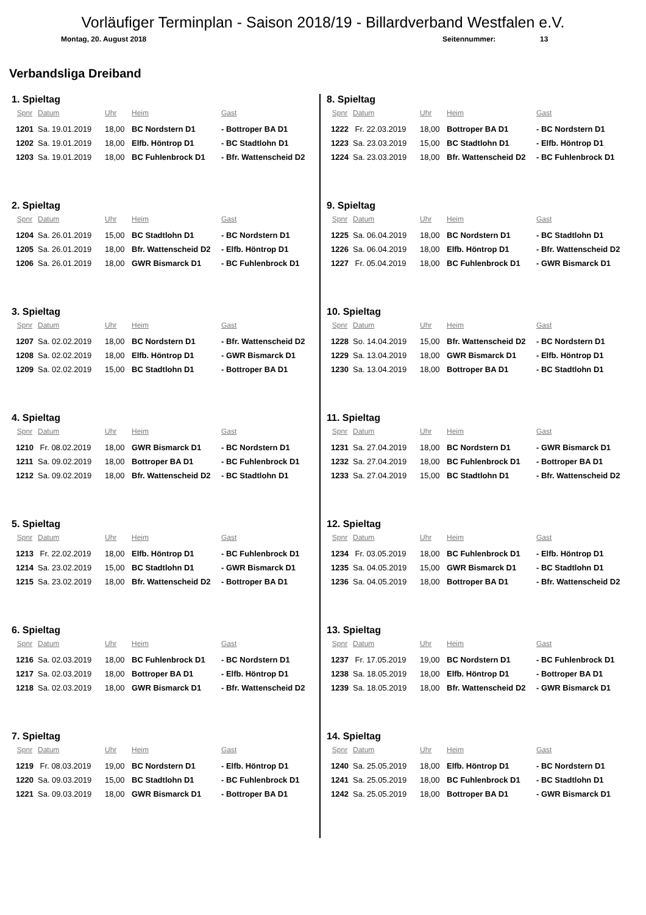Vorläufiger Terminplan - Saison 2018/19 - Billardverband Westfalen e.V.
Montag, 20. August 2018 Seitennummer: 13
Verbandsliga Dreiband
1. Spieltag
| Spnr | Datum | Uhr | Heim | Gast |
| --- | --- | --- | --- | --- |
| 1201 | Sa. 19.01.2019 | 18,00 | BC Nordstern D1 | - Bottroper BA D1 |
| 1202 | Sa. 19.01.2019 | 18,00 | Elfb. Höntrop D1 | - BC Stadtlohn D1 |
| 1203 | Sa. 19.01.2019 | 18,00 | BC Fuhlenbrock D1 | - Bfr. Wattenscheid D2 |
2. Spieltag
| Spnr | Datum | Uhr | Heim | Gast |
| --- | --- | --- | --- | --- |
| 1204 | Sa. 26.01.2019 | 15,00 | BC Stadtlohn D1 | - BC Nordstern D1 |
| 1205 | Sa. 26.01.2019 | 18,00 | Bfr. Wattenscheid D2 | - Elfb. Höntrop D1 |
| 1206 | Sa. 26.01.2019 | 18,00 | GWR Bismarck D1 | - BC Fuhlenbrock D1 |
3. Spieltag
| Spnr | Datum | Uhr | Heim | Gast |
| --- | --- | --- | --- | --- |
| 1207 | Sa. 02.02.2019 | 18,00 | BC Nordstern D1 | - Bfr. Wattenscheid D2 |
| 1208 | Sa. 02.02.2019 | 18,00 | Elfb. Höntrop D1 | - GWR Bismarck D1 |
| 1209 | Sa. 02.02.2019 | 15,00 | BC Stadtlohn D1 | - Bottroper BA D1 |
4. Spieltag
| Spnr | Datum | Uhr | Heim | Gast |
| --- | --- | --- | --- | --- |
| 1210 | Fr. 08.02.2019 | 18,00 | GWR Bismarck D1 | - BC Nordstern D1 |
| 1211 | Sa. 09.02.2019 | 18,00 | Bottroper BA D1 | - BC Fuhlenbrock D1 |
| 1212 | Sa. 09.02.2019 | 18,00 | Bfr. Wattenscheid D2 | - BC Stadtlohn D1 |
5. Spieltag
| Spnr | Datum | Uhr | Heim | Gast |
| --- | --- | --- | --- | --- |
| 1213 | Fr. 22.02.2019 | 18,00 | Elfb. Höntrop D1 | - BC Fuhlenbrock D1 |
| 1214 | Sa. 23.02.2019 | 15,00 | BC Stadtlohn D1 | - GWR Bismarck D1 |
| 1215 | Sa. 23.02.2019 | 18,00 | Bfr. Wattenscheid D2 | - Bottroper BA D1 |
6. Spieltag
| Spnr | Datum | Uhr | Heim | Gast |
| --- | --- | --- | --- | --- |
| 1216 | Sa. 02.03.2019 | 18,00 | BC Fuhlenbrock D1 | - BC Nordstern D1 |
| 1217 | Sa. 02.03.2019 | 18,00 | Bottroper BA D1 | - Elfb. Höntrop D1 |
| 1218 | Sa. 02.03.2019 | 18,00 | GWR Bismarck D1 | - Bfr. Wattenscheid D2 |
7. Spieltag
| Spnr | Datum | Uhr | Heim | Gast |
| --- | --- | --- | --- | --- |
| 1219 | Fr. 08.03.2019 | 19,00 | BC Nordstern D1 | - Elfb. Höntrop D1 |
| 1220 | Sa. 09.03.2019 | 15,00 | BC Stadtlohn D1 | - BC Fuhlenbrock D1 |
| 1221 | Sa. 09.03.2019 | 18,00 | GWR Bismarck D1 | - Bottroper BA D1 |
8. Spieltag
| Spnr | Datum | Uhr | Heim | Gast |
| --- | --- | --- | --- | --- |
| 1222 | Fr. 22.03.2019 | 18,00 | Bottroper BA D1 | - BC Nordstern D1 |
| 1223 | Sa. 23.03.2019 | 15,00 | BC Stadtlohn D1 | - Elfb. Höntrop D1 |
| 1224 | Sa. 23.03.2019 | 18,00 | Bfr. Wattenscheid D2 | - BC Fuhlenbrock D1 |
9. Spieltag
| Spnr | Datum | Uhr | Heim | Gast |
| --- | --- | --- | --- | --- |
| 1225 | Sa. 06.04.2019 | 18,00 | BC Nordstern D1 | - BC Stadtlohn D1 |
| 1226 | Sa. 06.04.2019 | 18,00 | Elfb. Höntrop D1 | - Bfr. Wattenscheid D2 |
| 1227 | Fr. 05.04.2019 | 18,00 | BC Fuhlenbrock D1 | - GWR Bismarck D1 |
10. Spieltag
| Spnr | Datum | Uhr | Heim | Gast |
| --- | --- | --- | --- | --- |
| 1228 | So. 14.04.2019 | 15,00 | Bfr. Wattenscheid D2 | - BC Nordstern D1 |
| 1229 | Sa. 13.04.2019 | 18,00 | GWR Bismarck D1 | - Elfb. Höntrop D1 |
| 1230 | Sa. 13.04.2019 | 18,00 | Bottroper BA D1 | - BC Stadtlohn D1 |
11. Spieltag
| Spnr | Datum | Uhr | Heim | Gast |
| --- | --- | --- | --- | --- |
| 1231 | Sa. 27.04.2019 | 18,00 | BC Nordstern D1 | - GWR Bismarck D1 |
| 1232 | Sa. 27.04.2019 | 18,00 | BC Fuhlenbrock D1 | - Bottroper BA D1 |
| 1233 | Sa. 27.04.2019 | 15,00 | BC Stadtlohn D1 | - Bfr. Wattenscheid D2 |
12. Spieltag
| Spnr | Datum | Uhr | Heim | Gast |
| --- | --- | --- | --- | --- |
| 1234 | Fr. 03.05.2019 | 18,00 | BC Fuhlenbrock D1 | - Elfb. Höntrop D1 |
| 1235 | Sa. 04.05.2019 | 15,00 | GWR Bismarck D1 | - BC Stadtlohn D1 |
| 1236 | Sa. 04.05.2019 | 18,00 | Bottroper BA D1 | - Bfr. Wattenscheid D2 |
13. Spieltag
| Spnr | Datum | Uhr | Heim | Gast |
| --- | --- | --- | --- | --- |
| 1237 | Fr. 17.05.2019 | 19,00 | BC Nordstern D1 | - BC Fuhlenbrock D1 |
| 1238 | Sa. 18.05.2019 | 18,00 | Elfb. Höntrop D1 | - Bottroper BA D1 |
| 1239 | Sa. 18.05.2019 | 18,00 | Bfr. Wattenscheid D2 | - GWR Bismarck D1 |
14. Spieltag
| Spnr | Datum | Uhr | Heim | Gast |
| --- | --- | --- | --- | --- |
| 1240 | Sa. 25.05.2019 | 18,00 | Elfb. Höntrop D1 | - BC Nordstern D1 |
| 1241 | Sa. 25.05.2019 | 18,00 | BC Fuhlenbrock D1 | - BC Stadtlohn D1 |
| 1242 | Sa. 25.05.2019 | 18,00 | Bottroper BA D1 | - GWR Bismarck D1 |